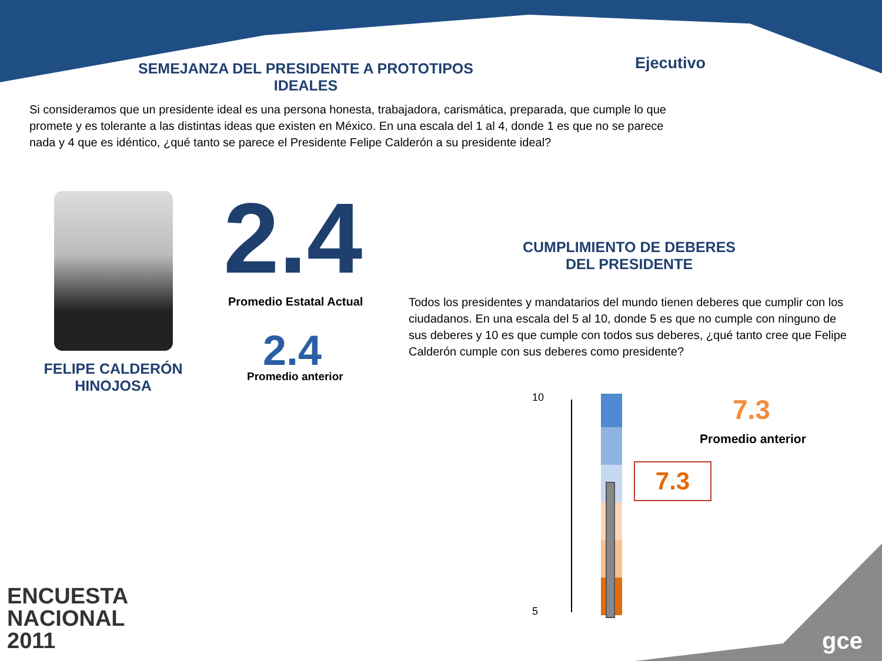SEMEJANZA DEL PRESIDENTE A PROTOTIPOS IDEALES
Ejecutivo
Si consideramos que un presidente ideal es una persona honesta, trabajadora, carismática, preparada, que cumple lo que promete y es tolerante a las distintas ideas que existen en México. En una escala del 1 al 4, donde 1 es que no se parece nada y 4 que es idéntico, ¿qué tanto se parece el Presidente Felipe Calderón a su presidente ideal?
FELIPE CALDERÓN HINOJOSA
2.4 Promedio Estatal Actual
2.4
Promedio anterior
CUMPLIMIENTO DE DEBERES DEL PRESIDENTE
Todos los presidentes y mandatarios del mundo tienen deberes que cumplir con los ciudadanos. En una escala del 5 al 10, donde 5 es que no cumple con ninguno de sus deberes y 10 es que cumple con todos sus deberes, ¿qué tanto cree que Felipe Calderón cumple con sus deberes como presidente?
10
5
7.3
Promedio anterior
7.3
ENCUESTA
NACIONAL
2011
gce